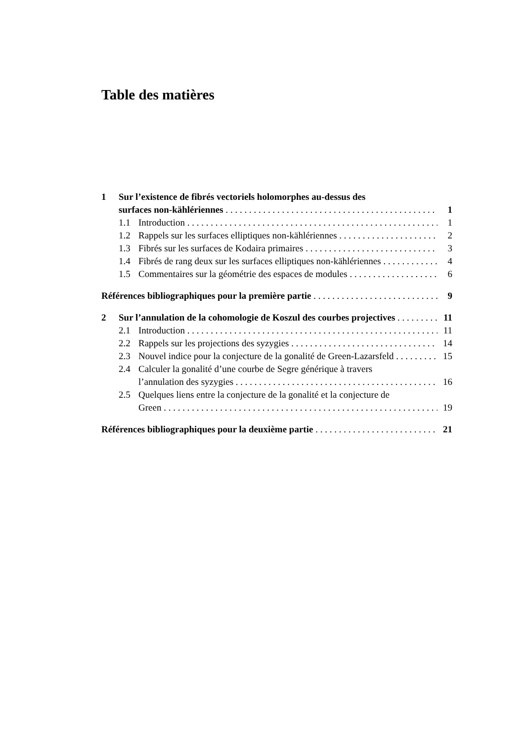Table des matières
1 Sur l’existence de fibrés vectoriels holomorphes au-dessus des
surfaces non-kählériennes 1
1.1 Introduction 1
1.2 Rappels sur les surfaces elliptiques non-kählériennes 2
1.3 Fibrés sur les surfaces de Kodaira primaires 3
1.4 Fibrés de rang deux sur les surfaces elliptiques non-kählériennes 4
1.5 Commentaires sur la géométrie des espaces de modules 6
Références bibliographiques pour la première partie 9
2 Sur l’annulation de la cohomologie de Koszul des courbes projectives 11
2.1 Introduction 11
2.2 Rappels sur les projections des syzygies 14
2.3 Nouvel indice pour la conjecture de la gonalité de Green-Lazarsfeld 15
2.4 Calculer la gonalité d’une courbe de Segre générique à travers
l’annulation des syzygies 16
2.5 Quelques liens entre la conjecture de la gonalité et la conjecture de
Green 19
Références bibliographiques pour la deuxième partie 21